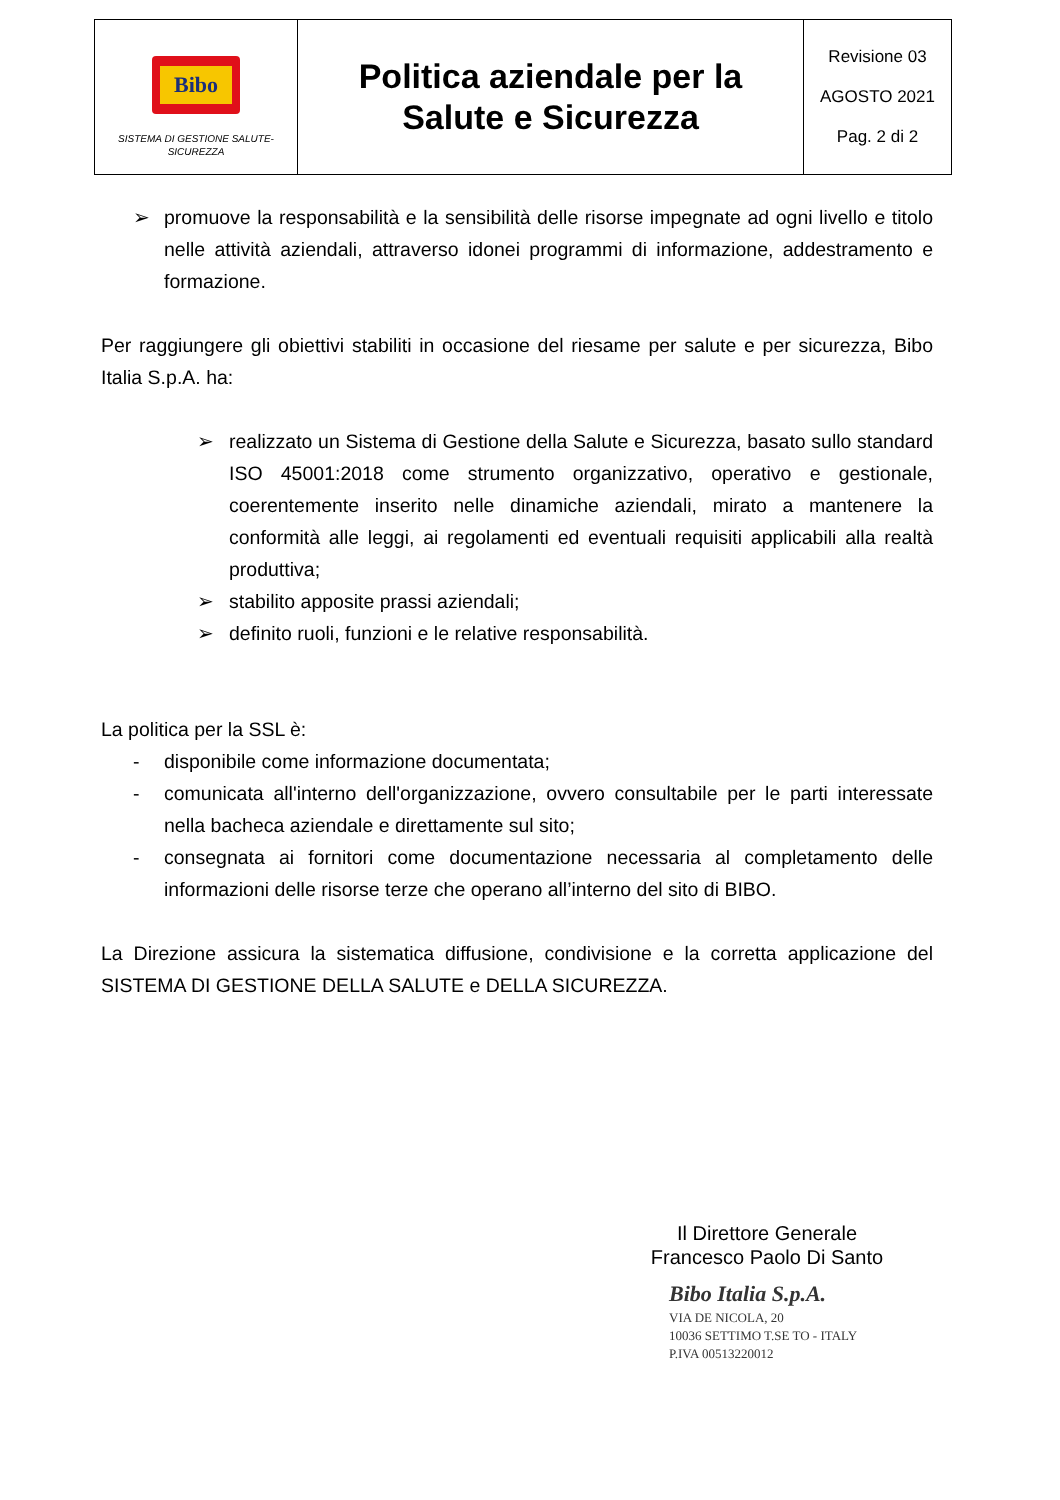| Bibo SISTEMA DI GESTIONE SALUTE-SICUREZZA | Politica aziendale per la Salute e Sicurezza | Revisione 03 AGOSTO 2021 Pag. 2 di 2 |
➢ promuove la responsabilità e la sensibilità delle risorse impegnate ad ogni livello e titolo nelle attività aziendali, attraverso idonei programmi di informazione, addestramento e formazione.
Per raggiungere gli obiettivi stabiliti in occasione del riesame per salute e per sicurezza, Bibo Italia S.p.A. ha:
➢ realizzato un Sistema di Gestione della Salute e Sicurezza, basato sullo standard ISO 45001:2018 come strumento organizzativo, operativo e gestionale, coerentemente inserito nelle dinamiche aziendali, mirato a mantenere la conformità alle leggi, ai regolamenti ed eventuali requisiti applicabili alla realtà produttiva;
➢ stabilito apposite prassi aziendali;
➢ definito ruoli, funzioni e le relative responsabilità.
La politica per la SSL è:
- disponibile come informazione documentata;
- comunicata all'interno dell'organizzazione, ovvero consultabile per le parti interessate nella bacheca aziendale e direttamente sul sito;
- consegnata ai fornitori come documentazione necessaria al completamento delle informazioni delle risorse terze che operano all’interno del sito di BIBO.
La Direzione assicura la sistematica diffusione, condivisione e la corretta applicazione del SISTEMA DI GESTIONE DELLA SALUTE e DELLA SICUREZZA.
Il Direttore Generale
Francesco Paolo Di Santo
Bibo Italia S.p.A.
VIA DE NICOLA, 20
10036 SETTIMO T.SE TO - ITALY
P.IVA 00513220012